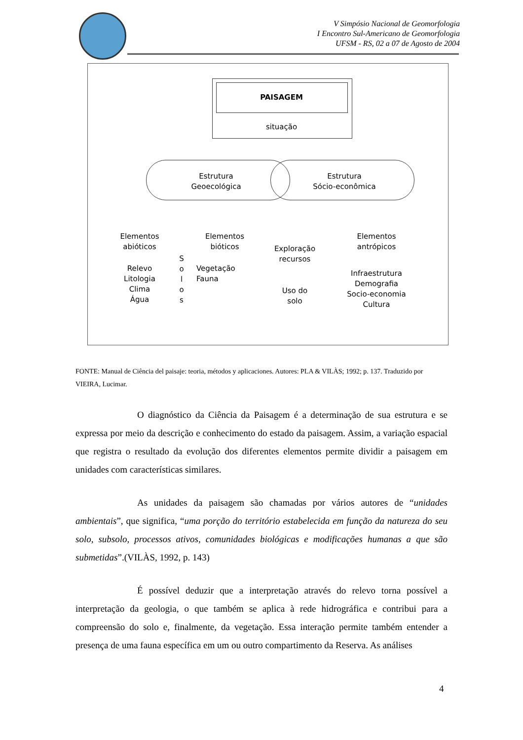V Simpósio Nacional de Geomorfologia
I Encontro Sul-Americano de Geomorfologia
UFSM - RS, 02 a 07 de Agosto de 2004
PAISAGEM
situação
Estrutura
Geoecológica
Estrutura
Sócio-econômica
Elementos
abióticos
Relevo
Litologia
Clima
Água
S
o
l
o
s
Elementos
bióticos
Vegetação
Fauna
Exploração
recursos
Uso do
solo
Elementos
antrópicos
Infraestrutura
Demografia
Socio-economia
Cultura
FONTE: Manual de Ciência del paisaje: teoria, métodos y aplicaciones. Autores: PLA & VILÀS; 1992; p. 137. Traduzido por VIEIRA, Lucimar.
O diagnóstico da Ciência da Paisagem é a determinação de sua estrutura e se expressa por meio da descrição e conhecimento do estado da paisagem. Assim, a variação espacial que registra o resultado da evolução dos diferentes elementos permite dividir a paisagem em unidades com características similares.
As unidades da paisagem são chamadas por vários autores de “unidades ambientais”, que significa, “uma porção do território estabelecida em função da natureza do seu solo, subsolo, processos ativos, comunidades biológicas e modificações humanas a que são submetidas”.(VILÀS, 1992, p. 143)
É possível deduzir que a interpretação através do relevo torna possível a interpretação da geologia, o que também se aplica à rede hidrográfica e contribui para a compreensão do solo e, finalmente, da vegetação. Essa interação permite também entender a presença de uma fauna específica em um ou outro compartimento da Reserva. As análises
4